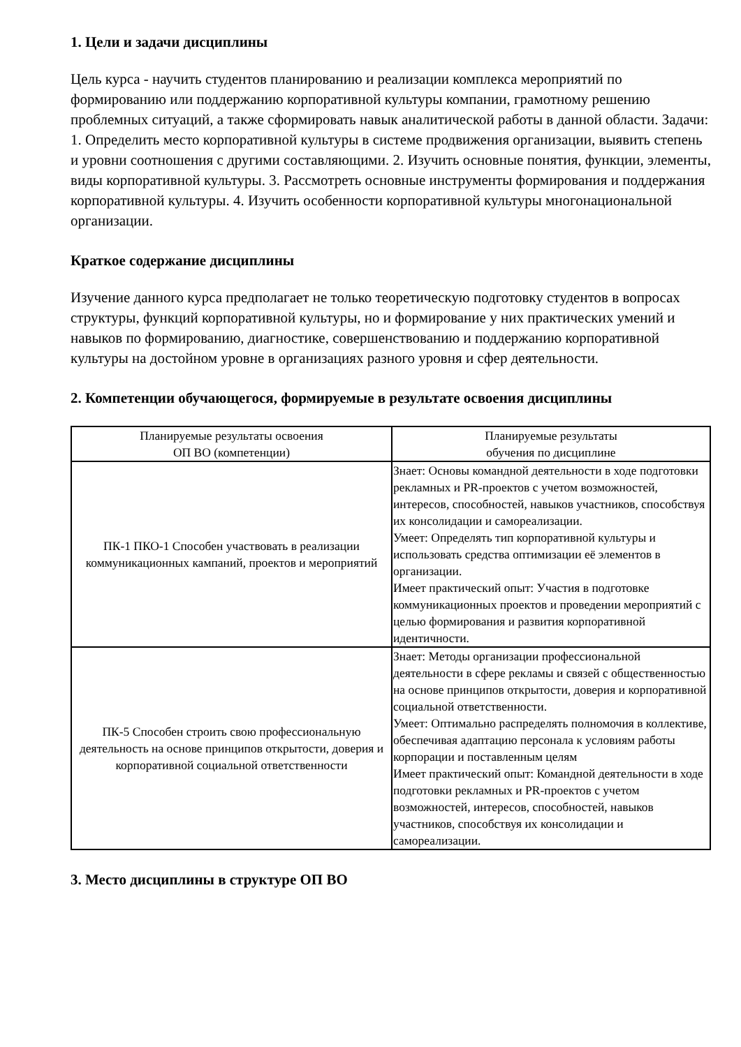1. Цели и задачи дисциплины
Цель курса - научить студентов планированию и реализации комплекса мероприятий по формированию или поддержанию корпоративной культуры компании, грамотному решению проблемных ситуаций, а также сформировать навык аналитической работы в данной области. Задачи: 1. Определить место корпоративной культуры в системе продвижения организации, выявить степень и уровни соотношения с другими составляющими. 2. Изучить основные понятия, функции, элементы, виды корпоративной культуры. 3. Рассмотреть основные инструменты формирования и поддержания корпоративной культуры. 4. Изучить особенности корпоративной культуры многонациональной организации.
Краткое содержание дисциплины
Изучение данного курса предполагает не только теоретическую подготовку студентов в вопросах структуры, функций корпоративной культуры, но и формирование у них практических умений и навыков по формированию, диагностике, совершенствованию и поддержанию корпоративной культуры на достойном уровне в организациях разного уровня и сфер деятельности.
2. Компетенции обучающегося, формируемые в результате освоения дисциплины
| Планируемые результаты освоения ОП ВО (компетенции) | Планируемые результаты обучения по дисциплине |
| --- | --- |
| ПК-1 ПКО-1 Способен участвовать в реализации коммуникационных кампаний, проектов и мероприятий | Знает: Основы командной деятельности в ходе подготовки рекламных и PR-проектов с учетом возможностей, интересов, способностей, навыков участников, способствуя их консолидации и самореализации. Умеет: Определять тип корпоративной культуры и использовать средства оптимизации её элементов в организации. Имеет практический опыт: Участия в подготовке коммуникационных проектов и проведении мероприятий с целью формирования и развития корпоративной идентичности. |
| ПК-5 Способен строить свою профессиональную деятельность на основе принципов открытости, доверия и корпоративной социальной ответственности | Знает: Методы организации профессиональной деятельности в сфере рекламы и связей с общественностью на основе принципов открытости, доверия и корпоративной социальной ответственности. Умеет: Оптимально распределять полномочия в коллективе, обеспечивая адаптацию персонала к условиям работы корпорации и поставленным целям Имеет практический опыт: Командной деятельности в ходе подготовки рекламных и PR-проектов с учетом возможностей, интересов, способностей, навыков участников, способствуя их консолидации и самореализации. |
3. Место дисциплины в структуре ОП ВО